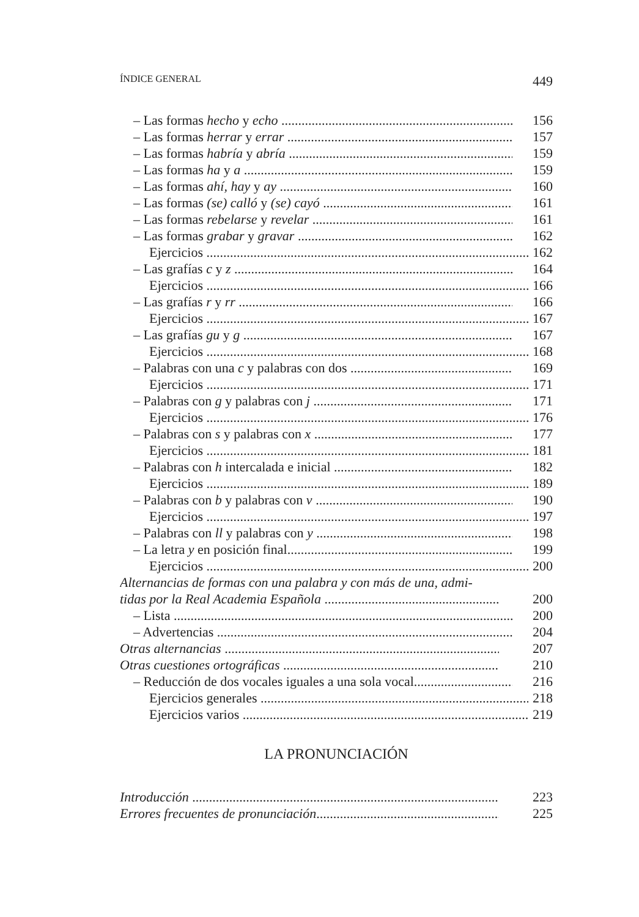ÍNDICE GENERAL 449
– Las formas hecho y echo 156
– Las formas herrar y errar 157
– Las formas habría y abría 159
– Las formas ha y a 159
– Las formas ahí, hay y ay 160
– Las formas (se) calló y (se) cayó 161
– Las formas rebelarse y revelar 161
– Las formas grabar y gravar 162
Ejercicios 162
– Las grafías c y z 164
Ejercicios 166
– Las grafías r y rr 166
Ejercicios 167
– Las grafías gu y g 167
Ejercicios 168
– Palabras con una c y palabras con dos 169
Ejercicios 171
– Palabras con g y palabras con j 171
Ejercicios 176
– Palabras con s y palabras con x 177
Ejercicios 181
– Palabras con h intercalada e inicial 182
Ejercicios 189
– Palabras con b y palabras con v 190
Ejercicios 197
– Palabras con ll y palabras con y 198
– La letra y en posición final 199
Ejercicios 200
Alternancias de formas con una palabra y con más de una, admi-
tidas por la Real Academia Española 200
– Lista 200
– Advertencias 204
Otras alternancias 207
Otras cuestiones ortográficas 210
– Reducción de dos vocales iguales a una sola vocal 216
Ejercicios generales 218
Ejercicios varios 219
LA PRONUNCIACIÓN
Introducción 223
Errores frecuentes de pronunciación 225